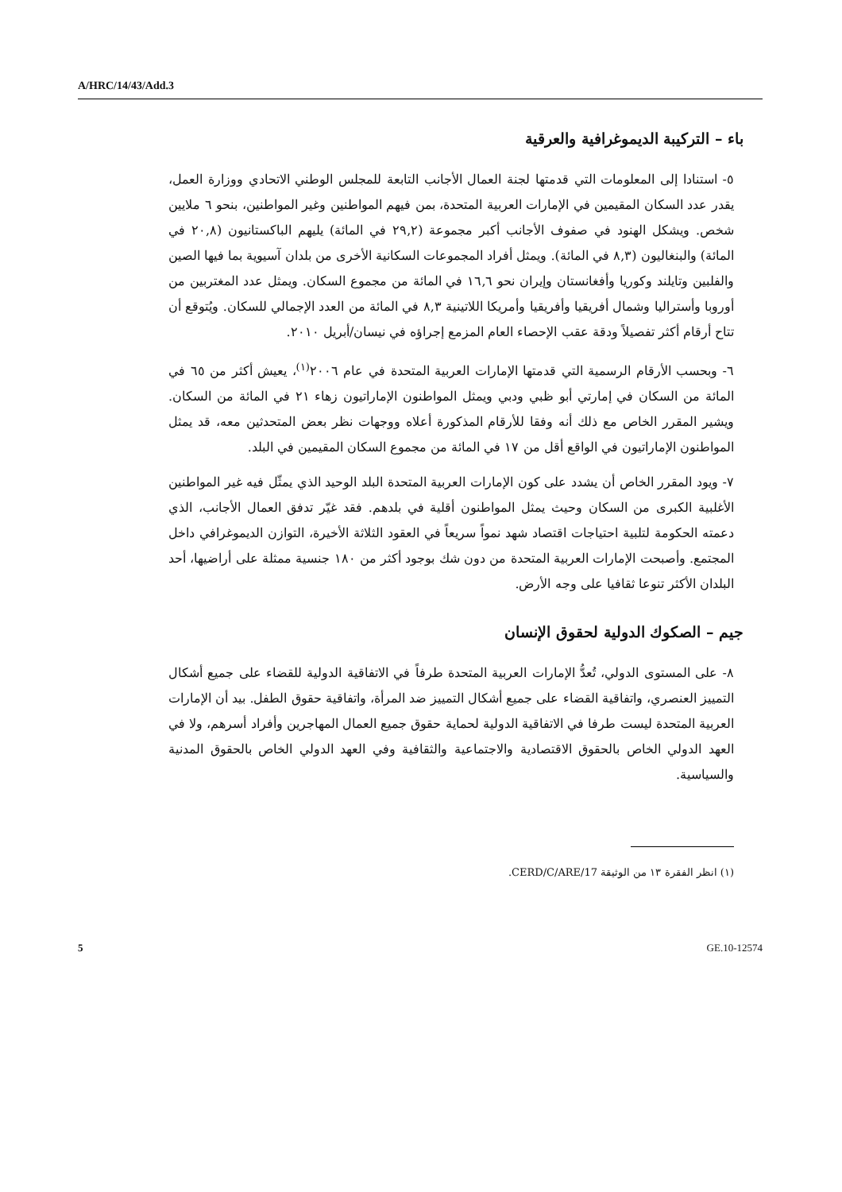A/HRC/14/43/Add.3
باء – التركيبة الديموغرافية والعرقية
٥- استنادا إلى المعلومات التي قدمتها لجنة العمال الأجانب التابعة للمجلس الوطني الاتحادي ووزارة العمل، يقدر عدد السكان المقيمين في الإمارات العربية المتحدة، بمن فيهم المواطنين وغير المواطنين، بنحو ٦ ملايين شخص. ويشكل الهنود في صفوف الأجانب أكبر مجموعة (٢٩,٢ في المائة) يليهم الباكستانيون (٢٠,٨ في المائة) والبنغاليون (٨,٣ في المائة). ويمثل أفراد المجموعات السكانية الأخرى من بلدان آسيوية بما فيها الصين والفلبين وتايلند وكوريا وأفغانستان وإيران نحو ١٦,٦ في المائة من مجموع السكان. ويمثل عدد المغتربين من أوروبا وأستراليا وشمال أفريقيا وأفريقيا وأمريكا اللاتينية ٨,٣ في المائة من العدد الإجمالي للسكان. ويُتوقع أن تتاح أرقام أكثر تفصيلاً ودقة عقب الإحصاء العام المزمع إجراؤه في نيسان/أبريل ٢٠١٠.
٦- وبحسب الأرقام الرسمية التي قدمتها الإمارات العربية المتحدة في عام ٢٠٠٦<sup>(١)</sup>، يعيش أكثر من ٦٥ في المائة من السكان في إمارتي أبو ظبي ودبي ويمثل المواطنون الإماراتيون زهاء ٢١ في المائة من السكان. ويشير المقرر الخاص مع ذلك أنه وفقا للأرقام المذكورة أعلاه ووجهات نظر بعض المتحدثين معه، قد يمثل المواطنون الإماراتيون في الواقع أقل من ١٧ في المائة من مجموع السكان المقيمين في البلد.
٧- ويود المقرر الخاص أن يشدد على كون الإمارات العربية المتحدة البلد الوحيد الذي يمثّل فيه غير المواطنين الأغلبية الكبرى من السكان وحيث يمثل المواطنون أقلية في بلدهم. فقد غيّر تدفق العمال الأجانب، الذي دعمته الحكومة لتلبية احتياجات اقتصاد شهد نمواً سريعاً في العقود الثلاثة الأخيرة، التوازن الديموغرافي داخل المجتمع. وأصبحت الإمارات العربية المتحدة من دون شك بوجود أكثر من ١٨٠ جنسية ممثلة على أراضيها، أحد البلدان الأكثر تنوعا ثقافيا على وجه الأرض.
جيم – الصكوك الدولية لحقوق الإنسان
٨- على المستوى الدولي، تُعدُّ الإمارات العربية المتحدة طرفاً في الاتفاقية الدولية للقضاء على جميع أشكال التمييز العنصري، واتفاقية القضاء على جميع أشكال التمييز ضد المرأة، واتفاقية حقوق الطفل. بيد أن الإمارات العربية المتحدة ليست طرفا في الاتفاقية الدولية لحماية حقوق جميع العمال المهاجرين وأفراد أسرهم، ولا في العهد الدولي الخاص بالحقوق الاقتصادية والاجتماعية والثقافية وفي العهد الدولي الخاص بالحقوق المدنية والسياسية.
(١) انظر الفقرة ١٣ من الوثيقة CERD/C/ARE/17.
5 GE.10-12574